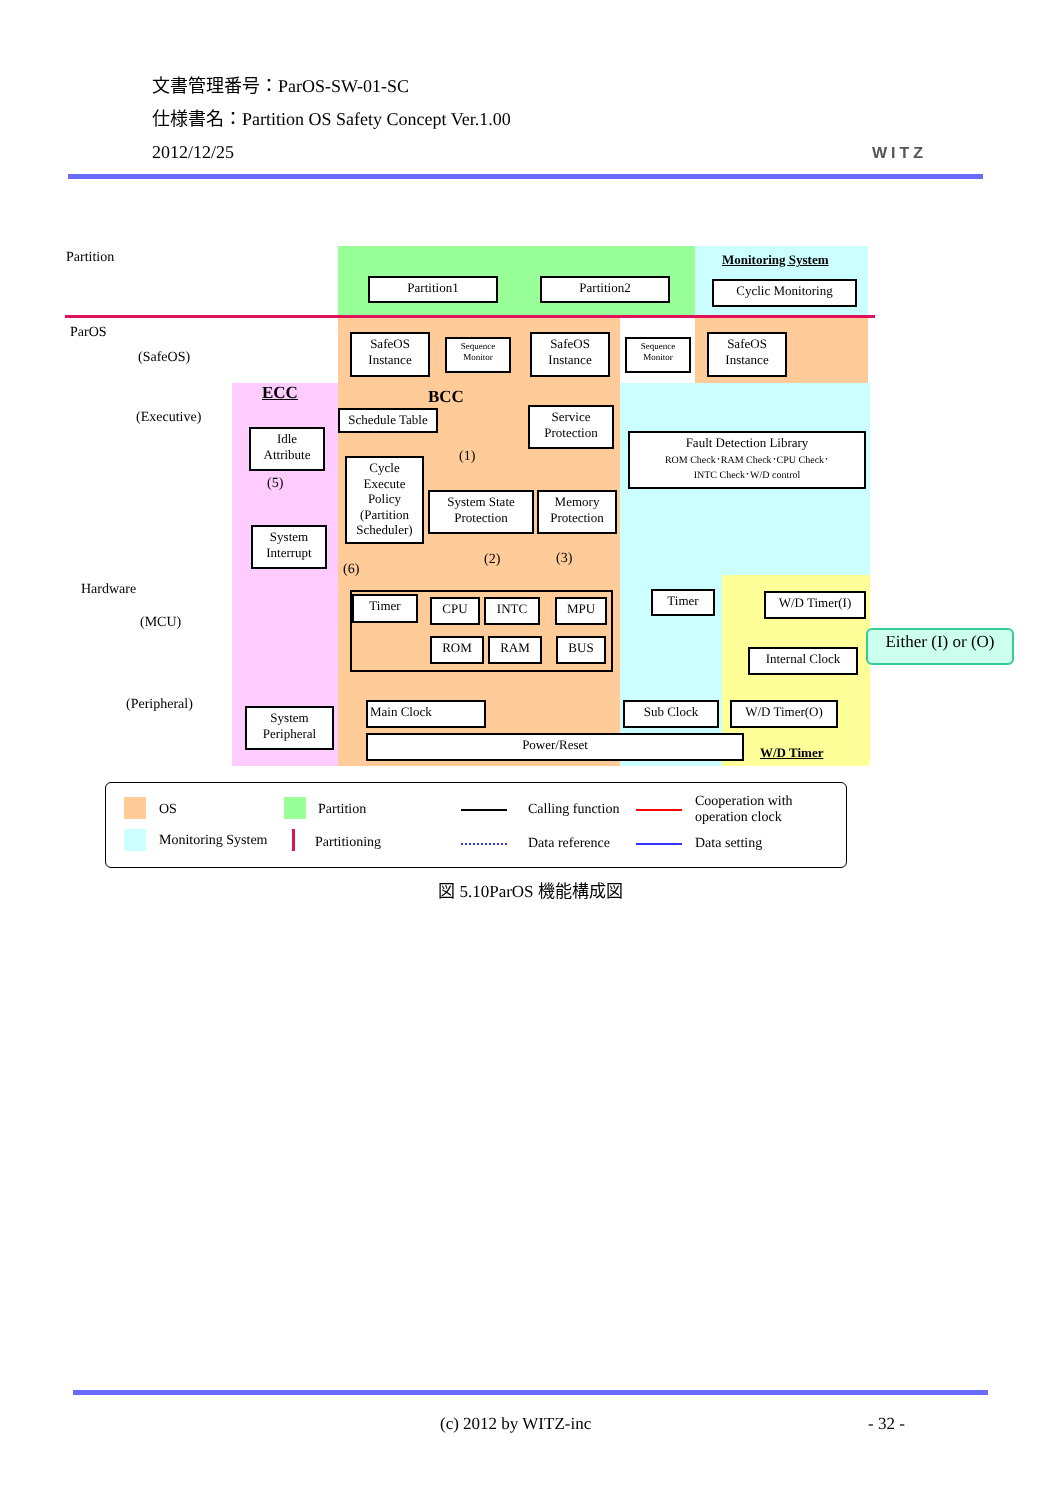文書管理番号：ParOS-SW-01-SC
仕様書名：Partition OS Safety Concept Ver.1.00
2012/12/25
WITZ
Partition
ParOS
(SafeOS)
(Executive)
Hardware
(MCU)
(Peripheral)
ECC BCC
Monitoring System
W/D Timer
Partition1 Partition2 Cyclic Monitoring
SafeOS Instance
Sequence Monitor
SafeOS Instance
Sequence Monitor
SafeOS Instance
Schedule Table
Service Protection
Fault Detection Library
ROM Check･RAM Check･CPU Check･
INTC Check･W/D control
Idle Attribute
(5)
Cycle Execute Policy (Partition Scheduler)
(1)
System State Protection
Memory Protection
System Interrupt
(2) (3)
(6)
Timer CPU INTC MPU
ROM RAM BUS
Timer W/D Timer(I)
Internal Clock
Either (I) or (O)
Main Clock Sub Clock W/D Timer(O)
Power/Reset
System Peripheral
OS Partition Calling function Cooperation with
operation clock
Monitoring System Partitioning Data reference Data setting
図 5.10ParOS 機能構成図
(c) 2012 by WITZ-inc - 32 -